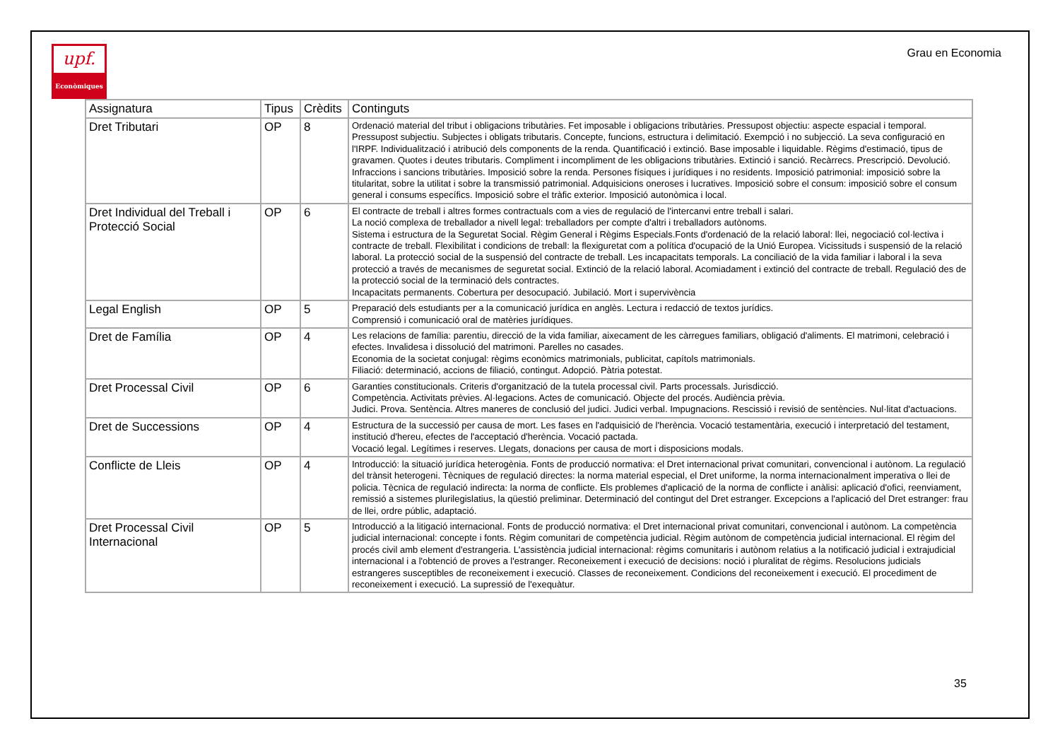upf.
Econòmiques
Grau en Economia
| Assignatura | Tipus | Crèdits | Continguts |
| --- | --- | --- | --- |
| Dret Tributari | OP | 8 | Ordenació material del tribut i obligacions tributàries. Fet imposable i obligacions tributàries. Pressupost objectiu: aspecte espacial i temporal. Pressupost subjectiu. Subjectes i obligats tributaris. Concepte, funcions, estructura i delimitació. Exempció i no subjecció. La seva configuració en l'IRPF. Individualització i atribució dels components de la renda. Quantificació i extinció. Base imposable i liquidable. Règims d'estimació, tipus de gravamen. Quotes i deutes tributaris. Compliment i incompliment de les obligacions tributàries. Extinció i sanció. Recàrrecs. Prescripció. Devolució. Infraccions i sancions tributàries. Imposició sobre la renda. Persones físiques i jurídiques i no residents. Imposició patrimonial: imposició sobre la titularitat, sobre la utilitat i sobre la transmissió patrimonial. Adquisicions oneroses i lucratives. Imposició sobre el consum: imposició sobre el consum general i consums específics. Imposició sobre el tràfic exterior. Imposició autonòmica i local. |
| Dret Individual del Treball i Protecció Social | OP | 6 | El contracte de treball i altres formes contractuals com a vies de regulació de l'intercanvi entre treball i salari. La noció complexa de treballador a nivell legal: treballadors per compte d'altri i treballadors autònoms. Sistema i estructura de la Seguretat Social. Règim General i Règims Especials.Fonts d'ordenació de la relació laboral: llei, negociació col·lectiva i contracte de treball. Flexibilitat i condicions de treball: la flexiguretat com a política d'ocupació de la Unió Europea. Vicissituds i suspensió de la relació laboral. La protecció social de la suspensió del contracte de treball. Les incapacitats temporals. La conciliació de la vida familiar i laboral i la seva protecció a través de mecanismes de seguretat social. Extinció de la relació laboral. Acomiadament i extinció del contracte de treball. Regulació des de la protecció social de la terminació dels contractes. Incapacitats permanents. Cobertura per desocupació. Jubilació. Mort i supervivència |
| Legal English | OP | 5 | Preparació dels estudiants per a la comunicació jurídica en anglès. Lectura i redacció de textos jurídics. Comprensió i comunicació oral de matèries jurídiques. |
| Dret de Família | OP | 4 | Les relacions de família: parentiu, direcció de la vida familiar, aixecament de les càrregues familiars, obligació d'aliments. El matrimoni, celebració i efectes. Invalidesa i dissolució del matrimoni. Parelles no casades. Economia de la societat conjugal: règims econòmics matrimonials, publicitat, capítols matrimonials. Filiació: determinació, accions de filiació, contingut. Adopció. Pàtria potestat. |
| Dret Processal Civil | OP | 6 | Garanties constitucionals. Criteris d'organització de la tutela processal civil. Parts processals. Jurisdicció. Competència. Activitats prèvies. Al·legacions. Actes de comunicació. Objecte del procés. Audiència prèvia. Judici. Prova. Sentència. Altres maneres de conclusió del judici. Judici verbal. Impugnacions. Rescissió i revisió de sentències. Nul·litat d'actuacions. |
| Dret de Successions | OP | 4 | Estructura de la successió per causa de mort. Les fases en l'adquisició de l'herència. Vocació testamentària, execució i interpretació del testament, institució d'hereu, efectes de l'acceptació d'herència. Vocació pactada. Vocació legal. Legítimes i reserves. Llegats, donacions per causa de mort i disposicions modals. |
| Conflicte de Lleis | OP | 4 | Introducció: la situació jurídica heterogènia. Fonts de producció normativa: el Dret internacional privat comunitari, convencional i autònom. La regulació del trànsit heterogeni. Tècniques de regulació directes: la norma material especial, el Dret uniforme, la norma internacionalment imperativa o llei de policia. Tècnica de regulació indirecta: la norma de conflicte. Els problemes d'aplicació de la norma de conflicte i anàlisi: aplicació d'ofici, reenviament, remissió a sistemes plurilegislatius, la qüestió preliminar. Determinació del contingut del Dret estranger. Excepcions a l'aplicació del Dret estranger: frau de llei, ordre públic, adaptació. |
| Dret Processal Civil Internacional | OP | 5 | Introducció a la litigació internacional. Fonts de producció normativa: el Dret internacional privat comunitari, convencional i autònom. La competència judicial internacional: concepte i fonts. Règim comunitari de competència judicial. Règim autònom de competència judicial internacional. El règim del procés civil amb element d'estrangeria. L'assistència judicial internacional: règims comunitaris i autònom relatius a la notificació judicial i extrajudicial internacional i a l'obtenció de proves a l'estranger. Reconeixement i execució de decisions: noció i pluralitat de règims. Resolucions judicials estrangeres susceptibles de reconeixement i execució. Classes de reconeixement. Condicions del reconeixement i execució. El procediment de reconeixement i execució. La supressió de l'exequàtur. |
35